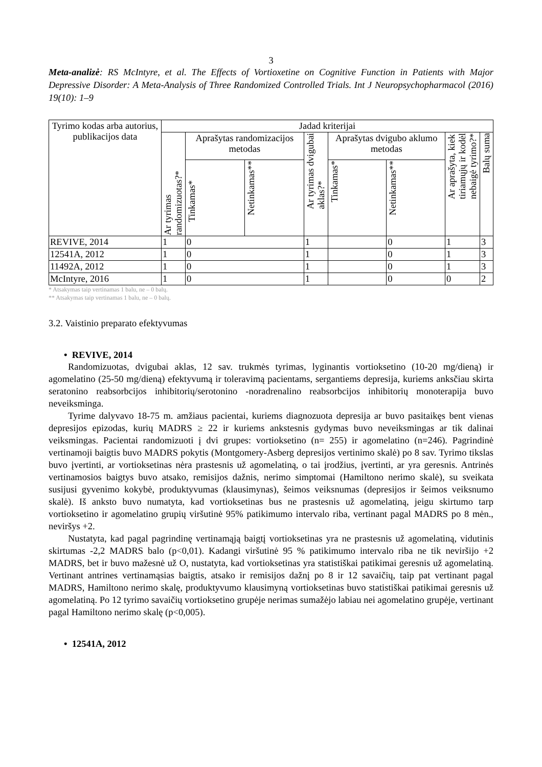3
Meta-analizė: RS McIntyre, et al. The Effects of Vortioxetine on Cognitive Function in Patients with Major Depressive Disorder: A Meta-Analysis of Three Randomized Controlled Trials. Int J Neuropsychopharmacol (2016) 19(10): 1–9
| Tyrimo kodas arba autorius, publikacijos data | Jadad kriterijai | | | | | | | |
| --- | --- | --- | --- | --- | --- | --- | --- | --- |
| | Ar tyrimas randomizuotas?* | Aprašytas randomizacijos metodas | | Ar tyrimas dvigubai aklas?* | Aprašytas dvigubo aklumo metodas | | Ar aprašyta, kiek tiriamųjų ir kodėl nebaigė tyrimo?* | Balų suma |
| | | Tinkamas* | Netinkamas** | | Tinkamas* | Netinkamas** | | |
| REVIVE, 2014 | 1 | 0 | | 1 | | 0 | 1 | 3 |
| 12541A, 2012 | 1 | 0 | | 1 | | 0 | 1 | 3 |
| 11492A, 2012 | 1 | 0 | | 1 | | 0 | 1 | 3 |
| McIntyre, 2016 | 1 | 0 | | 1 | | 0 | 0 | 2 |
* Atsakymas taip vertinamas 1 balu, ne – 0 balų.
** Atsakymas taip vertinamas 1 balu, ne – 0 balų.
3.2. Vaistinio preparato efektyvumas
• REVIVE, 2014
Randomizuotas, dvigubai aklas, 12 sav. trukmės tyrimas, lyginantis vortioksetino (10-20 mg/dieną) ir agomelatino (25-50 mg/dieną) efektyvumą ir toleravimą pacientams, sergantiems depresija, kuriems anksčiau skirta seratonino reabsorbcijos inhibitorių/serotonino -noradrenalino reabsorbcijos inhibitorių monoterapija buvo neveiksminga.
Tyrime dalyvavo 18-75 m. amžiaus pacientai, kuriems diagnozuota depresija ar buvo pasitaikęs bent vienas depresijos epizodas, kurių MADRS ≥ 22 ir kuriems ankstesnis gydymas buvo neveiksmingas ar tik dalinai veiksmingas. Pacientai randomizuoti į dvi grupes: vortioksetino (n= 255) ir agomelatino (n=246). Pagrindinė vertinamoji baigtis buvo MADRS pokytis (Montgomery-Asberg depresijos vertinimo skalė) po 8 sav. Tyrimo tikslas buvo įvertinti, ar vortioksetinas nėra prastesnis už agomelatiną, o tai įrodžius, įvertinti, ar yra geresnis. Antrinės vertinamosios baigtys buvo atsako, remisijos dažnis, nerimo simptomai (Hamiltono nerimo skalė), su sveikata susijusi gyvenimo kokybė, produktyvumas (klausimynas), šeimos veiksnumas (depresijos ir šeimos veiksnumo skalė). Iš anksto buvo numatyta, kad vortioksetinas bus ne prastesnis už agomelatiną, jeigu skirtumo tarp vortioksetino ir agomelatino grupių viršutinė 95% patikimumo intervalo riba, vertinant pagal MADRS po 8 mėn., neviršys +2.
Nustatyta, kad pagal pagrindinę vertinamąją baigtį vortioksetinas yra ne prastesnis už agomelatiną, vidutinis skirtumas -2,2 MADRS balo (p<0,01). Kadangi viršutinė 95 % patikimumo intervalo riba ne tik neviršijo +2 MADRS, bet ir buvo mažesnė už O, nustatyta, kad vortioksetinas yra statistiškai patikimai geresnis už agomelatiną. Vertinant antrines vertinamąsias baigtis, atsako ir remisijos dažnį po 8 ir 12 savaičių, taip pat vertinant pagal MADRS, Hamiltono nerimo skalę, produktyvumo klausimyną vortioksetinas buvo statistiškai patikimai geresnis už agomelatiną. Po 12 tyrimo savaičių vortioksetino grupėje nerimas sumažėjo labiau nei agomelatino grupėje, vertinant pagal Hamiltono nerimo skalę (p<0,005).
• 12541A, 2012